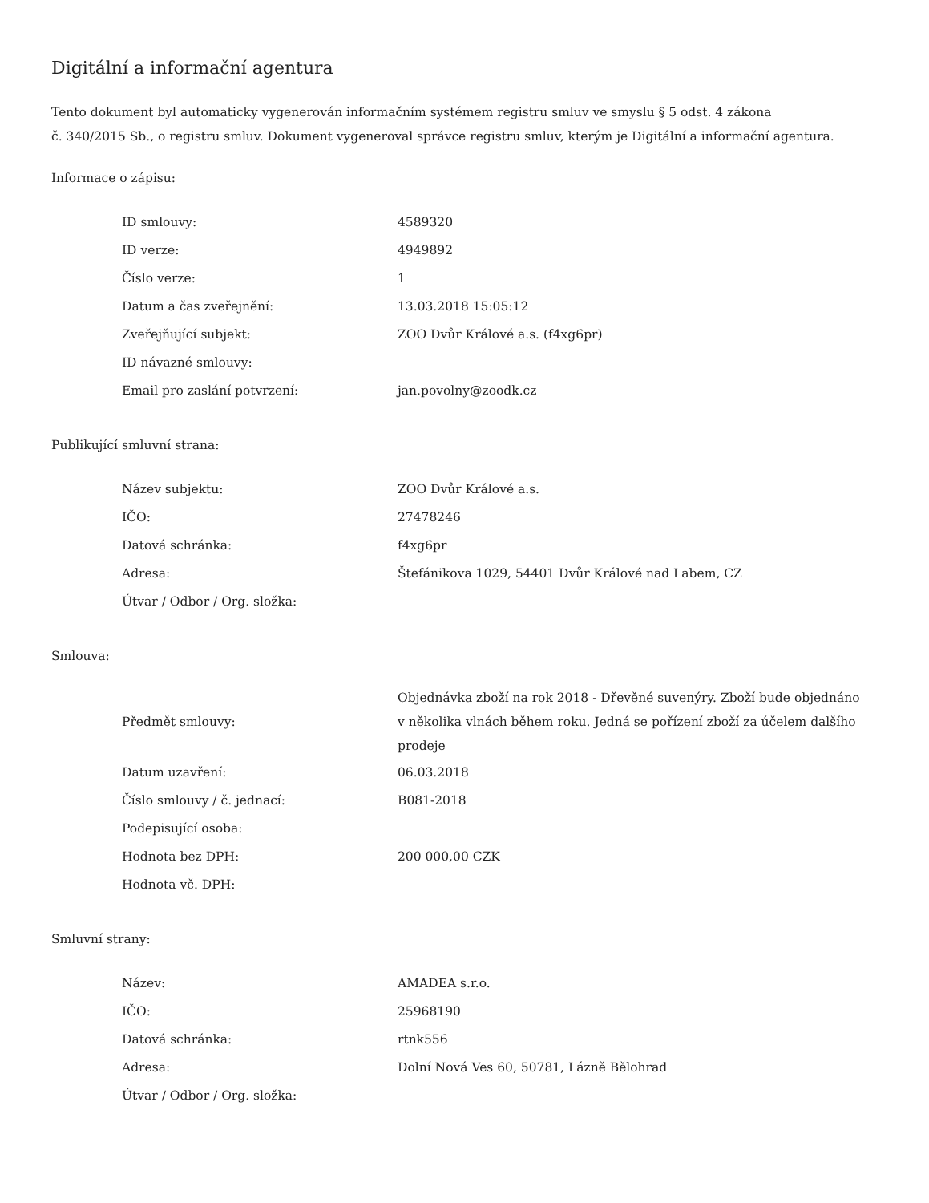Digitální a informační agentura
Tento dokument byl automaticky vygenerován informačním systémem registru smluv ve smyslu § 5 odst. 4 zákona
č. 340/2015 Sb., o registru smluv. Dokument vygeneroval správce registru smluv, kterým je Digitální a informační agentura.
Informace o zápisu:
| ID smlouvy: | 4589320 |
| ID verze: | 4949892 |
| Číslo verze: | 1 |
| Datum a čas zveřejnění: | 13.03.2018 15:05:12 |
| Zveřejňující subjekt: | ZOO Dvůr Králové a.s. (f4xg6pr) |
| ID návazné smlouvy: | |
| Email pro zaslání potvrzení: | jan.povolny@zoodk.cz |
Publikující smluvní strana:
| Název subjektu: | ZOO Dvůr Králové a.s. |
| IČO: | 27478246 |
| Datová schránka: | f4xg6pr |
| Adresa: | Štefánikova 1029, 54401 Dvůr Králové nad Labem, CZ |
| Útvar / Odbor / Org. složka: | |
Smlouva:
| Předmět smlouvy: | Objednávka zboží na rok 2018 - Dřevěné suvenýry. Zboží bude objednáno v několika vlnách během roku. Jedná se pořízení zboží za účelem dalšího prodeje |
| Datum uzavření: | 06.03.2018 |
| Číslo smlouvy / č. jednací: | B081-2018 |
| Podepisující osoba: | |
| Hodnota bez DPH: | 200 000,00 CZK |
| Hodnota vč. DPH: | |
Smluvní strany:
| Název: | AMADEA s.r.o. |
| IČO: | 25968190 |
| Datová schránka: | rtnk556 |
| Adresa: | Dolní Nová Ves 60, 50781, Lázně Bělohrad |
| Útvar / Odbor / Org. složka: | |